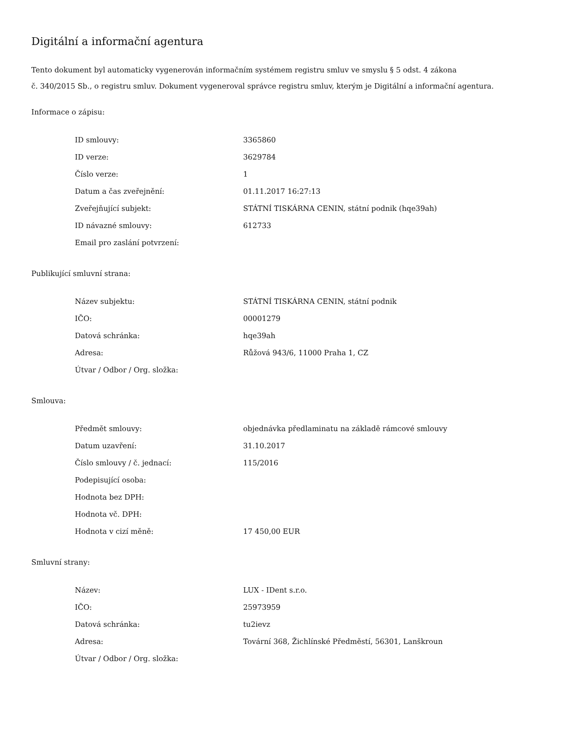Digitální a informační agentura
Tento dokument byl automaticky vygenerován informačním systémem registru smluv ve smyslu § 5 odst. 4 zákona
č. 340/2015 Sb., o registru smluv. Dokument vygeneroval správce registru smluv, kterým je Digitální a informační agentura.
Informace o zápisu:
| ID smlouvy: | 3365860 |
| ID verze: | 3629784 |
| Číslo verze: | 1 |
| Datum a čas zveřejnění: | 01.11.2017 16:27:13 |
| Zveřejňující subjekt: | STÁTNÍ TISKÁRNA CENIN, státní podnik (hqe39ah) |
| ID návazné smlouvy: | 612733 |
| Email pro zaslání potvrzení: | |
Publikující smluvní strana:
| Název subjektu: | STÁTNÍ TISKÁRNA CENIN, státní podnik |
| IČO: | 00001279 |
| Datová schránka: | hqe39ah |
| Adresa: | Růžová 943/6, 11000 Praha 1, CZ |
| Útvar / Odbor / Org. složka: | |
Smlouva:
| Předmět smlouvy: | objednávka předlaminatu na základě rámcové smlouvy |
| Datum uzavření: | 31.10.2017 |
| Číslo smlouvy / č. jednací: | 115/2016 |
| Podepisující osoba: | |
| Hodnota bez DPH: | |
| Hodnota vč. DPH: | |
| Hodnota v cizí měně: | 17 450,00 EUR |
Smluvní strany:
| Název: | LUX - IDent s.r.o. |
| IČO: | 25973959 |
| Datová schránka: | tu2ievz |
| Adresa: | Tovární 368, Žichlínské Předměstí, 56301, Lanškroun |
| Útvar / Odbor / Org. složka: | |